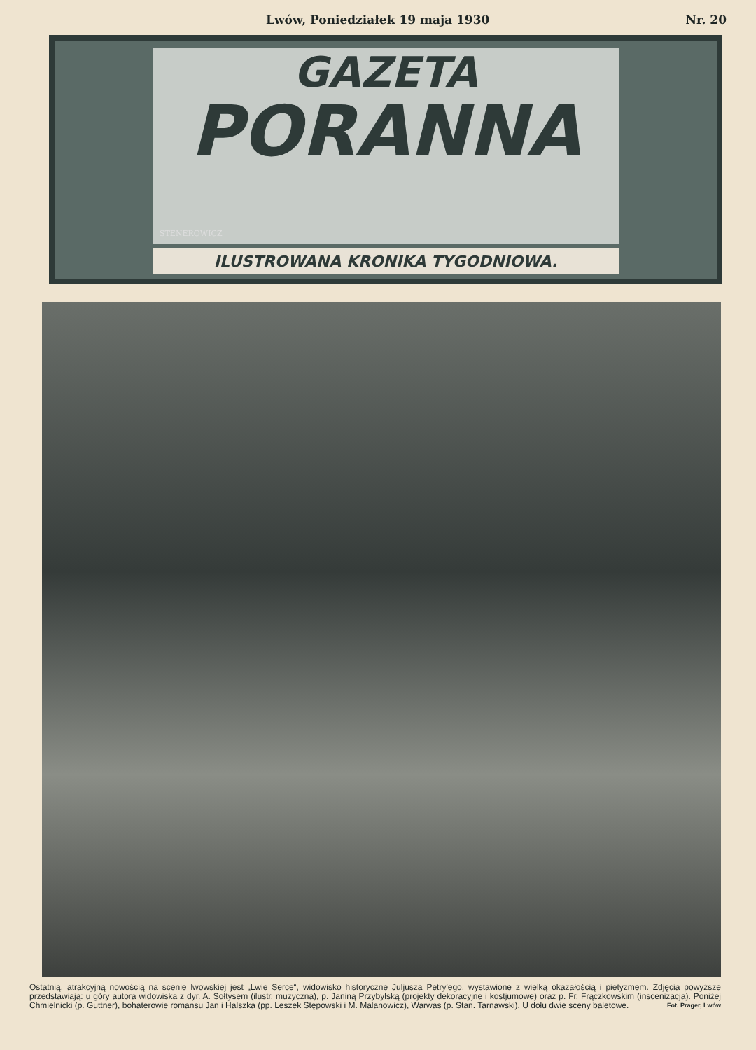Lwów, Poniedziałek 19 maja 1930 Nr. 20
GAZETA
PORANNA
STENEROWICZ
ILUSTROWANA KRONIKA TYGODNIOWA.
Ostatnią, atrakcyjną nowością na scenie lwowskiej jest „Lwie Serce“, widowisko historyczne Juljusza Petry'ego, wystawione z wielką okazałością i pietyzmem. Zdjęcia powyższe przedstawiają: u góry autora widowiska z dyr. A. Sołtysem (ilustr. muzyczna), p. Janiną Przybylską (projekty dekoracyjne i kostjumowe) oraz p. Fr. Frączkowskim (inscenizacja). Poniżej Chmielnicki (p. Guttner), bohaterowie romansu Jan i Halszka (pp. Leszek Stępowski i M. Malanowicz), Warwas (p. Stan. Tarnawski). U dołu dwie sceny baletowe. Fot. Prager, Lwów